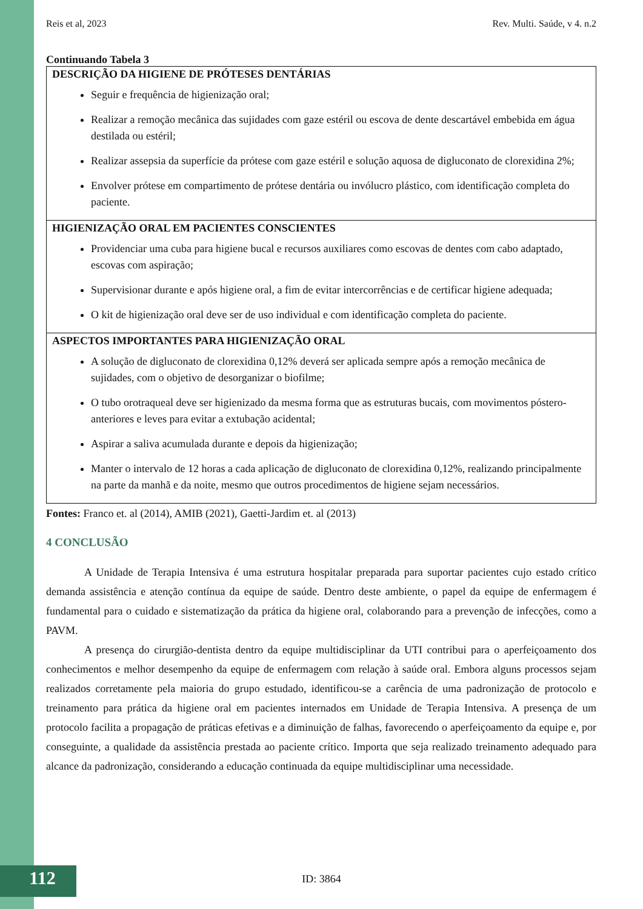Reis et al, 2023 Rev. Multi. Saúde, v 4. n.2
Continuando Tabela 3
| DESCRIÇÃO DA HIGIENE DE PRÓTESES DENTÁRIAS Seguir e frequência de higienização oral; Realizar a remoção mecânica das sujidades com gaze estéril ou escova de dente descartável embebida em água destilada ou estéril; Realizar assepsia da superfície da prótese com gaze estéril e solução aquosa de digluconato de clorexidina 2%; Envolver prótese em compartimento de prótese dentária ou invólucro plástico, com identificação completa do paciente. |
| HIGIENIZAÇÃO ORAL EM PACIENTES CONSCIENTES Providenciar uma cuba para higiene bucal e recursos auxiliares como escovas de dentes com cabo adaptado, escovas com aspiração; Supervisionar durante e após higiene oral, a fim de evitar intercorrências e de certificar higiene adequada; O kit de higienização oral deve ser de uso individual e com identificação completa do paciente. |
| ASPECTOS IMPORTANTES PARA HIGIENIZAÇÃO ORAL A solução de digluconato de clorexidina 0,12% deverá ser aplicada sempre após a remoção mecânica de sujidades, com o objetivo de desorganizar o biofilme; O tubo orotraqueal deve ser higienizado da mesma forma que as estruturas bucais, com movimentos póstero-anteriores e leves para evitar a extubação acidental; Aspirar a saliva acumulada durante e depois da higienização; Manter o intervalo de 12 horas a cada aplicação de digluconato de clorexidina 0,12%, realizando principalmente na parte da manhã e da noite, mesmo que outros procedimentos de higiene sejam necessários. |
Fontes: Franco et. al (2014), AMIB (2021), Gaetti-Jardim et. al (2013)
4 CONCLUSÃO
A Unidade de Terapia Intensiva é uma estrutura hospitalar preparada para suportar pacientes cujo estado crítico demanda assistência e atenção contínua da equipe de saúde. Dentro deste ambiente, o papel da equipe de enfermagem é fundamental para o cuidado e sistematização da prática da higiene oral, colaborando para a prevenção de infecções, como a PAVM.
A presença do cirurgião-dentista dentro da equipe multidisciplinar da UTI contribui para o aperfeiçoamento dos conhecimentos e melhor desempenho da equipe de enfermagem com relação à saúde oral. Embora alguns processos sejam realizados corretamente pela maioria do grupo estudado, identificou-se a carência de uma padronização de protocolo e treinamento para prática da higiene oral em pacientes internados em Unidade de Terapia Intensiva. A presença de um protocolo facilita a propagação de práticas efetivas e a diminuição de falhas, favorecendo o aperfeiçoamento da equipe e, por conseguinte, a qualidade da assistência prestada ao paciente crítico. Importa que seja realizado treinamento adequado para alcance da padronização, considerando a educação continuada da equipe multidisciplinar uma necessidade.
112 ID: 3864